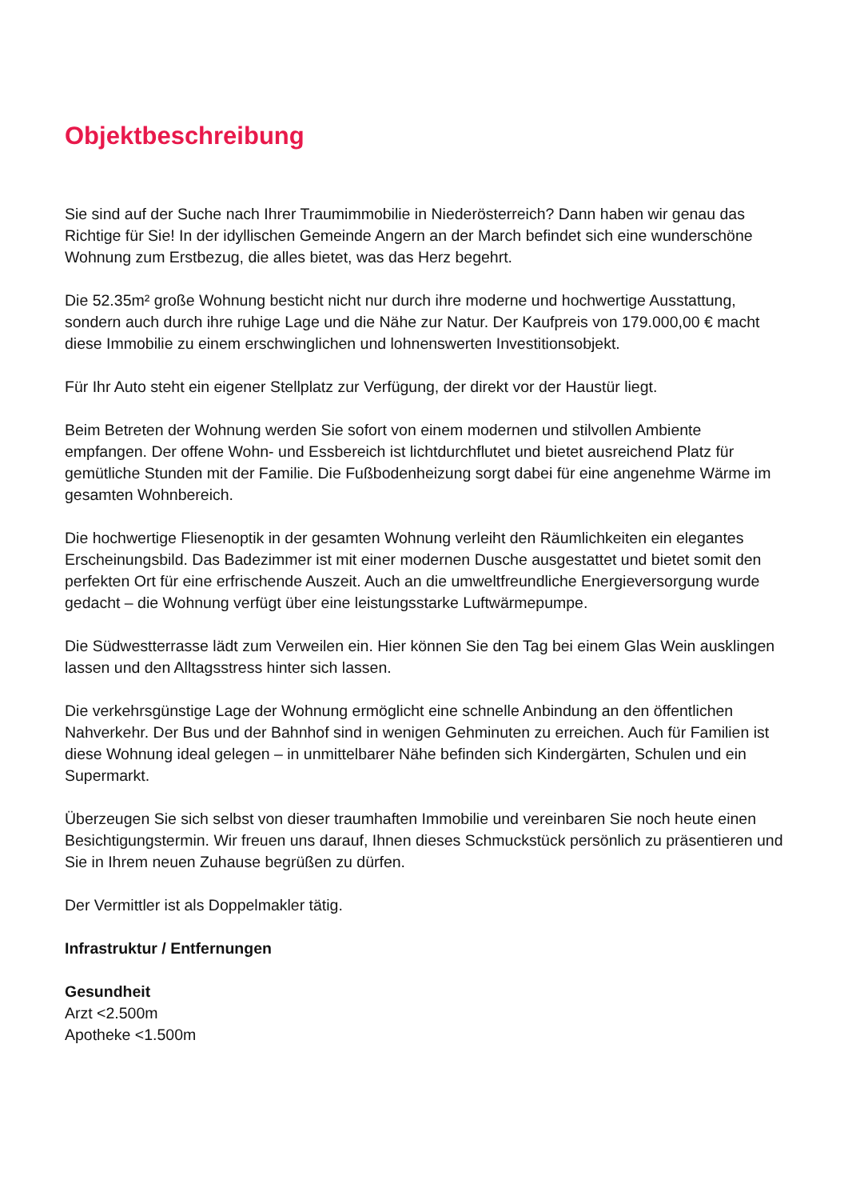Objektbeschreibung
Sie sind auf der Suche nach Ihrer Traumimmobilie in Niederösterreich? Dann haben wir genau das Richtige für Sie! In der idyllischen Gemeinde Angern an der March befindet sich eine wunderschöne Wohnung zum Erstbezug, die alles bietet, was das Herz begehrt.
Die 52.35m² große Wohnung besticht nicht nur durch ihre moderne und hochwertige Ausstattung, sondern auch durch ihre ruhige Lage und die Nähe zur Natur. Der Kaufpreis von 179.000,00 € macht diese Immobilie zu einem erschwinglichen und lohnenswerten Investitionsobjekt.
Für Ihr Auto steht ein eigener Stellplatz zur Verfügung, der direkt vor der Haustür liegt.
Beim Betreten der Wohnung werden Sie sofort von einem modernen und stilvollen Ambiente empfangen. Der offene Wohn- und Essbereich ist lichtdurchflutet und bietet ausreichend Platz für gemütliche Stunden mit der Familie. Die Fußbodenheizung sorgt dabei für eine angenehme Wärme im gesamten Wohnbereich.
Die hochwertige Fliesenoptik in der gesamten Wohnung verleiht den Räumlichkeiten ein elegantes Erscheinungsbild. Das Badezimmer ist mit einer modernen Dusche ausgestattet und bietet somit den perfekten Ort für eine erfrischende Auszeit. Auch an die umweltfreundliche Energieversorgung wurde gedacht – die Wohnung verfügt über eine leistungsstarke Luftwärmepumpe.
Die Südwestterrasse lädt zum Verweilen ein. Hier können Sie den Tag bei einem Glas Wein ausklingen lassen und den Alltagsstress hinter sich lassen.
Die verkehrsgünstige Lage der Wohnung ermöglicht eine schnelle Anbindung an den öffentlichen Nahverkehr. Der Bus und der Bahnhof sind in wenigen Gehminuten zu erreichen. Auch für Familien ist diese Wohnung ideal gelegen – in unmittelbarer Nähe befinden sich Kindergärten, Schulen und ein Supermarkt.
Überzeugen Sie sich selbst von dieser traumhaften Immobilie und vereinbaren Sie noch heute einen Besichtigungstermin. Wir freuen uns darauf, Ihnen dieses Schmuckstück persönlich zu präsentieren und Sie in Ihrem neuen Zuhause begrüßen zu dürfen.
Der Vermittler ist als Doppelmakler tätig.
Infrastruktur / Entfernungen
Gesundheit
Arzt <2.500m
Apotheke <1.500m